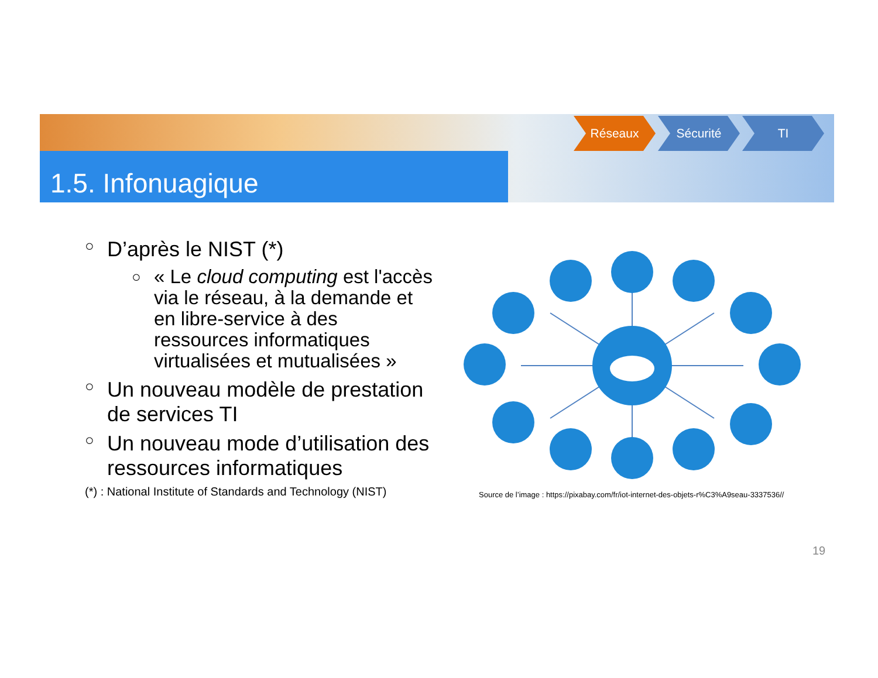1.5. Infonuagique
Réseaux Sécurité TI
○ D’après le NIST (*)
○ « Le cloud computing est l'accès via le réseau, à la demande et en libre-service à des ressources informatiques virtualisées et mutualisées »
○ Un nouveau modèle de prestation de services TI
○ Un nouveau mode d’utilisation des ressources informatiques
(*) : National Institute of Standards and Technology (NIST)
Source de l’image : https://pixabay.com/fr/iot-internet-des-objets-r%C3%A9seau-3337536//
19